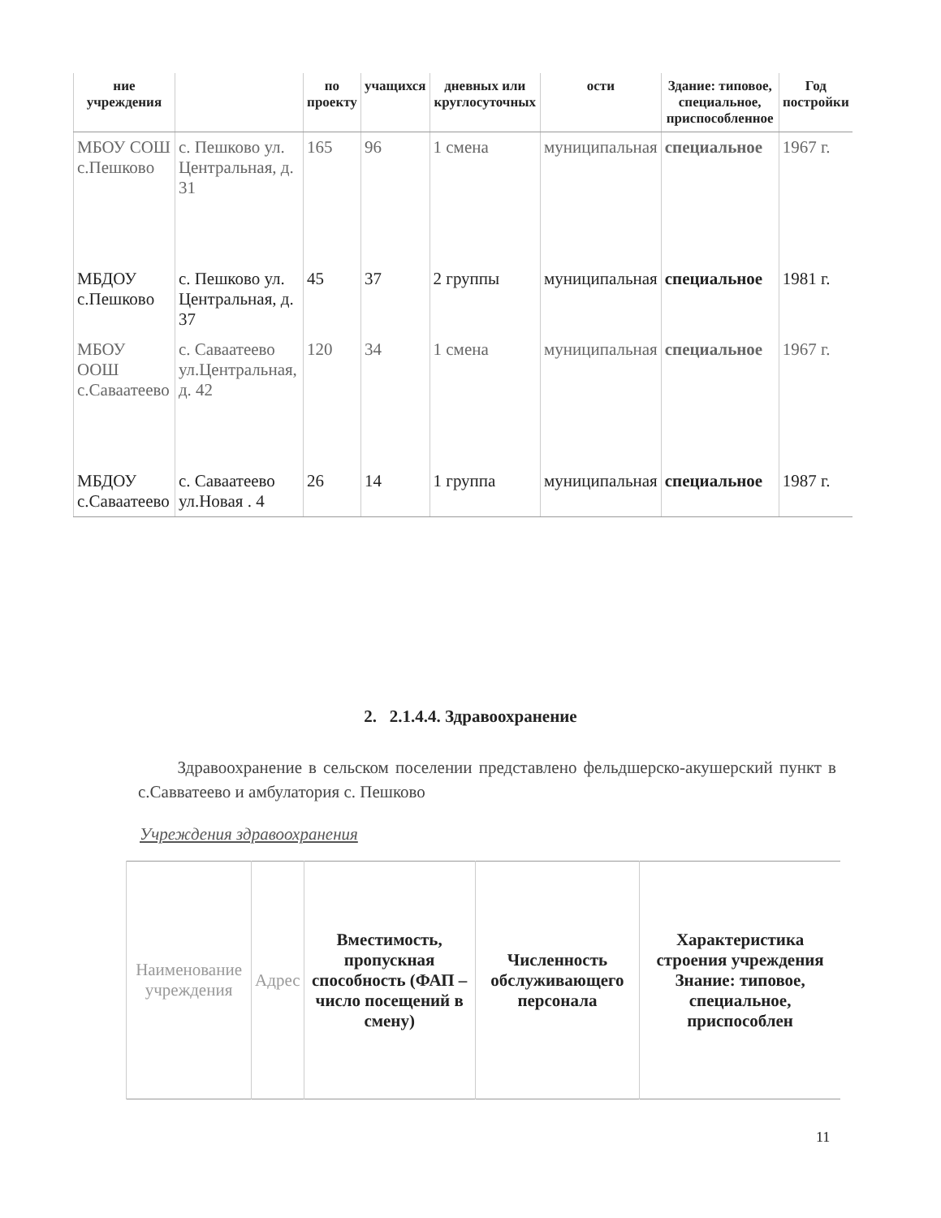| ние учреждения | | по проекту | учащихся | дневных или круглосуточных | ости | Здание: типовое, специальное, приспособленное | Год постройки |
| --- | --- | --- | --- | --- | --- | --- | --- |
| МБОУ СОШ с.Пешково | с. Пешково ул. Центральная, д. 31 | 165 | 96 | 1 смена | муниципальная | специальное | 1967 г. |
| МБДОУ с.Пешково | с. Пешково ул. Центральная, д. 37 | 45 | 37 | 2 группы | муниципальная | специальное | 1981 г. |
| МБОУ ООШ с.Саваатеево | с. Саваатеево ул.Центральная, д. 42 | 120 | 34 | 1 смена | муниципальная | специальное | 1967 г. |
| МБДОУ с.Саваатеево | с. Саваатеево ул.Новая . 4 | 26 | 14 | 1 группа | муниципальная | специальное | 1987 г. |
2. 2.1.4.4. Здравоохранение
Здравоохранение в сельском поселении представлено фельдшерско-акушерский пункт в с.Савватеево и амбулатория с. Пешково
Учреждения здравоохранения
| Наименование учреждения | Адрес | Вместимость, пропускная способность (ФАП – число посещений в смену) | Численность обслуживающего персонала | Характеристика строения учреждения Знание: типовое, специальное, приспособлен |
| --- | --- | --- | --- | --- |
11